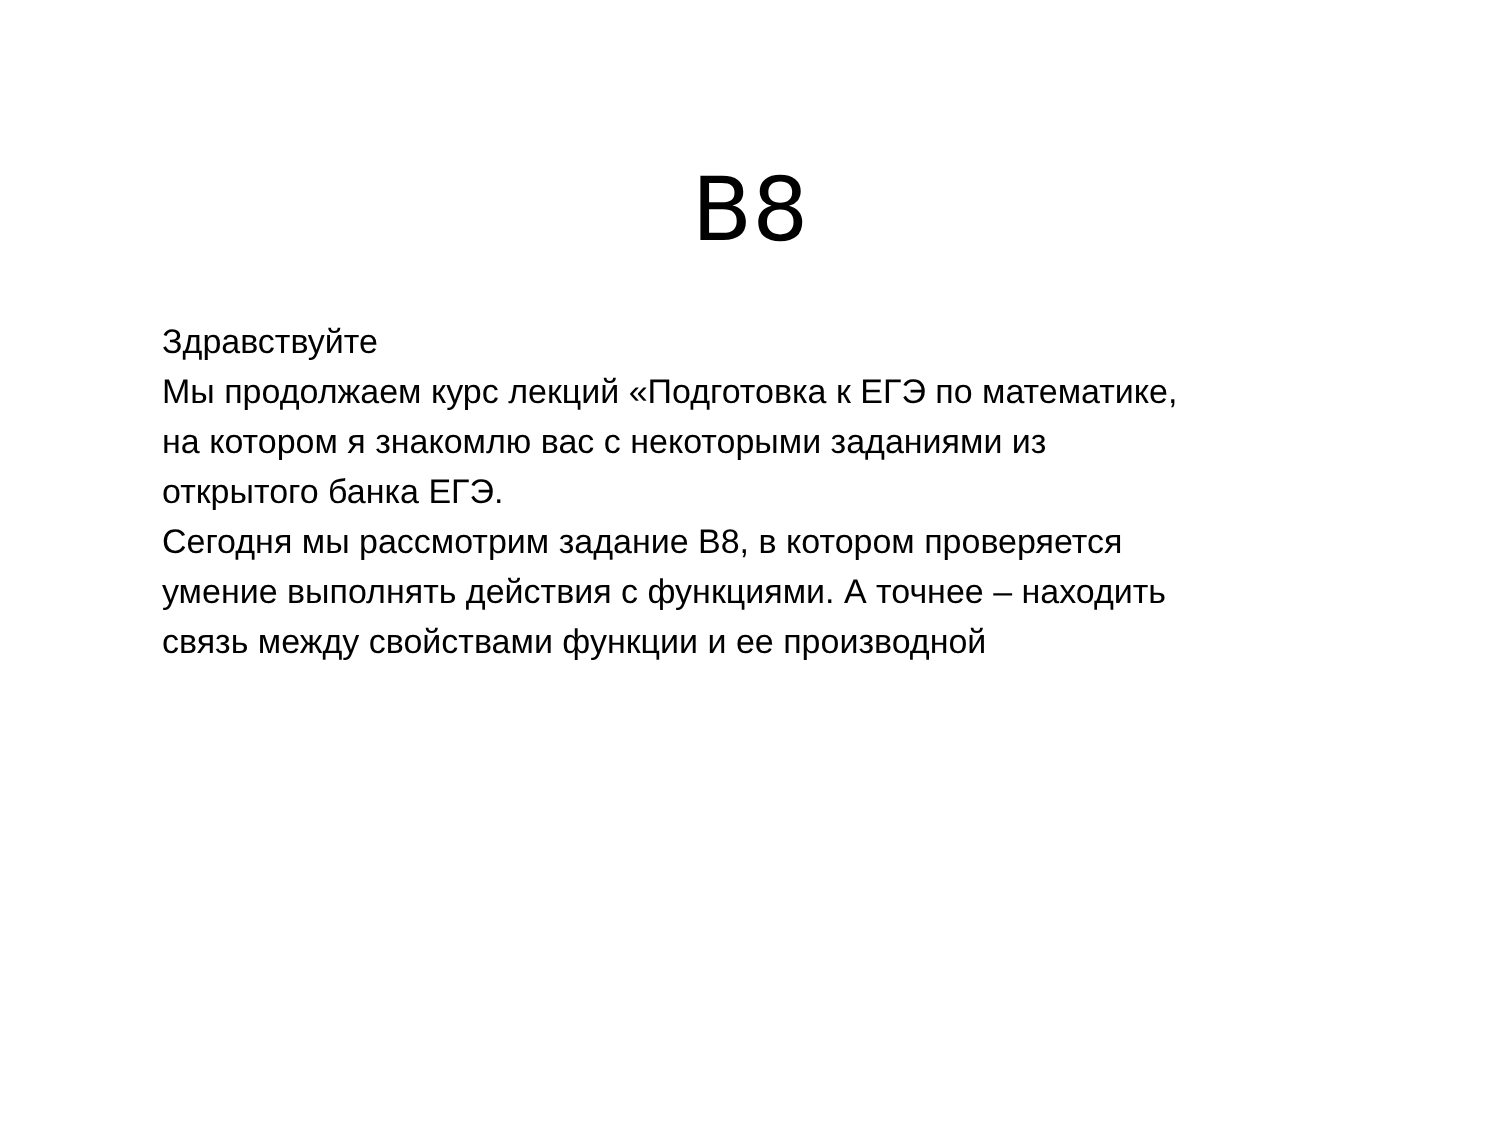B8
Здравствуйте
Мы продолжаем курс лекций «Подготовка к ЕГЭ по математике, на котором я знакомлю вас с некоторыми заданиями из открытого банка ЕГЭ.
Сегодня мы рассмотрим задание В8, в котором проверяется умение выполнять действия с функциями. А точнее – находить связь между свойствами функции и ее производной